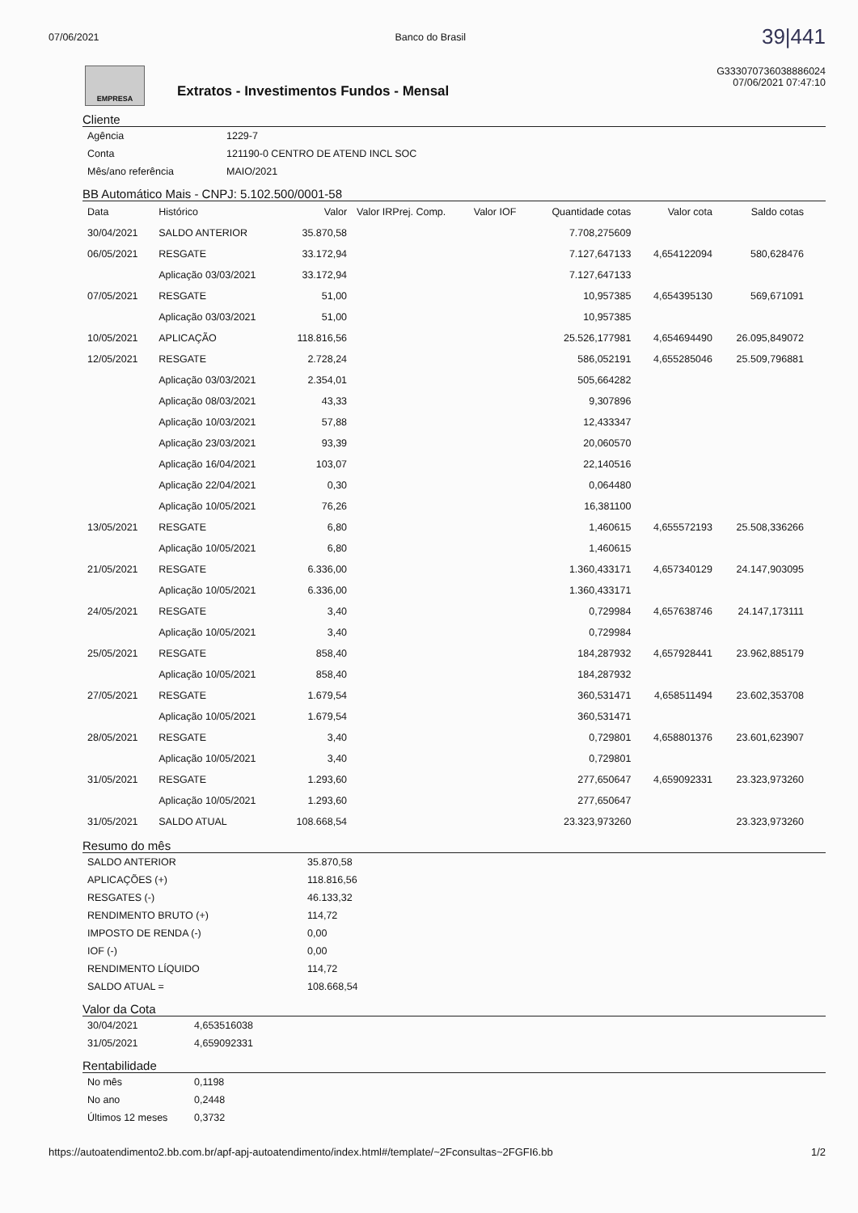07/06/2021 Banco do Brasil 39|441
EMPRESA
Extratos - Investimentos Fundos - Mensal
G333070736038886024
07/06/2021 07:47:10
Cliente
| Agência | 1229-7 |
| Conta | 121190-0 CENTRO DE ATEND INCL SOC |
| Mês/ano referência | MAIO/2021 |
BB Automático Mais - CNPJ: 5.102.500/0001-58
| Data | Histórico | Valor | Valor IRPrej. Comp. | Valor IOF | Quantidade cotas | Valor cota | Saldo cotas |
| --- | --- | --- | --- | --- | --- | --- | --- |
| 30/04/2021 | SALDO ANTERIOR | 35.870,58 | | | 7.708,275609 | | |
| 06/05/2021 | RESGATE | 33.172,94 | | | 7.127,647133 | 4,654122094 | 580,628476 |
| | Aplicação 03/03/2021 | 33.172,94 | | | 7.127,647133 | | |
| 07/05/2021 | RESGATE | 51,00 | | | 10,957385 | 4,654395130 | 569,671091 |
| | Aplicação 03/03/2021 | 51,00 | | | 10,957385 | | |
| 10/05/2021 | APLICAÇÃO | 118.816,56 | | | 25.526,177981 | 4,654694490 | 26.095,849072 |
| 12/05/2021 | RESGATE | 2.728,24 | | | 586,052191 | 4,655285046 | 25.509,796881 |
| | Aplicação 03/03/2021 | 2.354,01 | | | 505,664282 | | |
| | Aplicação 08/03/2021 | 43,33 | | | 9,307896 | | |
| | Aplicação 10/03/2021 | 57,88 | | | 12,433347 | | |
| | Aplicação 23/03/2021 | 93,39 | | | 20,060570 | | |
| | Aplicação 16/04/2021 | 103,07 | | | 22,140516 | | |
| | Aplicação 22/04/2021 | 0,30 | | | 0,064480 | | |
| | Aplicação 10/05/2021 | 76,26 | | | 16,381100 | | |
| 13/05/2021 | RESGATE | 6,80 | | | 1,460615 | 4,655572193 | 25.508,336266 |
| | Aplicação 10/05/2021 | 6,80 | | | 1,460615 | | |
| 21/05/2021 | RESGATE | 6.336,00 | | | 1.360,433171 | 4,657340129 | 24.147,903095 |
| | Aplicação 10/05/2021 | 6.336,00 | | | 1.360,433171 | | |
| 24/05/2021 | RESGATE | 3,40 | | | 0,729984 | 4,657638746 | 24.147,173111 |
| | Aplicação 10/05/2021 | 3,40 | | | 0,729984 | | |
| 25/05/2021 | RESGATE | 858,40 | | | 184,287932 | 4,657928441 | 23.962,885179 |
| | Aplicação 10/05/2021 | 858,40 | | | 184,287932 | | |
| 27/05/2021 | RESGATE | 1.679,54 | | | 360,531471 | 4,658511494 | 23.602,353708 |
| | Aplicação 10/05/2021 | 1.679,54 | | | 360,531471 | | |
| 28/05/2021 | RESGATE | 3,40 | | | 0,729801 | 4,658801376 | 23.601,623907 |
| | Aplicação 10/05/2021 | 3,40 | | | 0,729801 | | |
| 31/05/2021 | RESGATE | 1.293,60 | | | 277,650647 | 4,659092331 | 23.323,973260 |
| | Aplicação 10/05/2021 | 1.293,60 | | | 277,650647 | | |
| 31/05/2021 | SALDO ATUAL | 108.668,54 | | | 23.323,973260 | | 23.323,973260 |
Resumo do mês
| SALDO ANTERIOR | 35.870,58 |
| APLICAÇÕES (+) | 118.816,56 |
| RESGATES (-) | 46.133,32 |
| RENDIMENTO BRUTO (+) | 114,72 |
| IMPOSTO DE RENDA (-) | 0,00 |
| IOF (-) | 0,00 |
| RENDIMENTO LÍQUIDO | 114,72 |
| SALDO ATUAL = | 108.668,54 |
Valor da Cota
| 30/04/2021 | 4,653516038 |
| 31/05/2021 | 4,659092331 |
Rentabilidade
| No mês | 0,1198 |
| No ano | 0,2448 |
| Últimos 12 meses | 0,3732 |
https://autoatendimento2.bb.com.br/apf-apj-autoatendimento/index.html#/template/~2Fconsultas~2FGFI6.bb 1/2